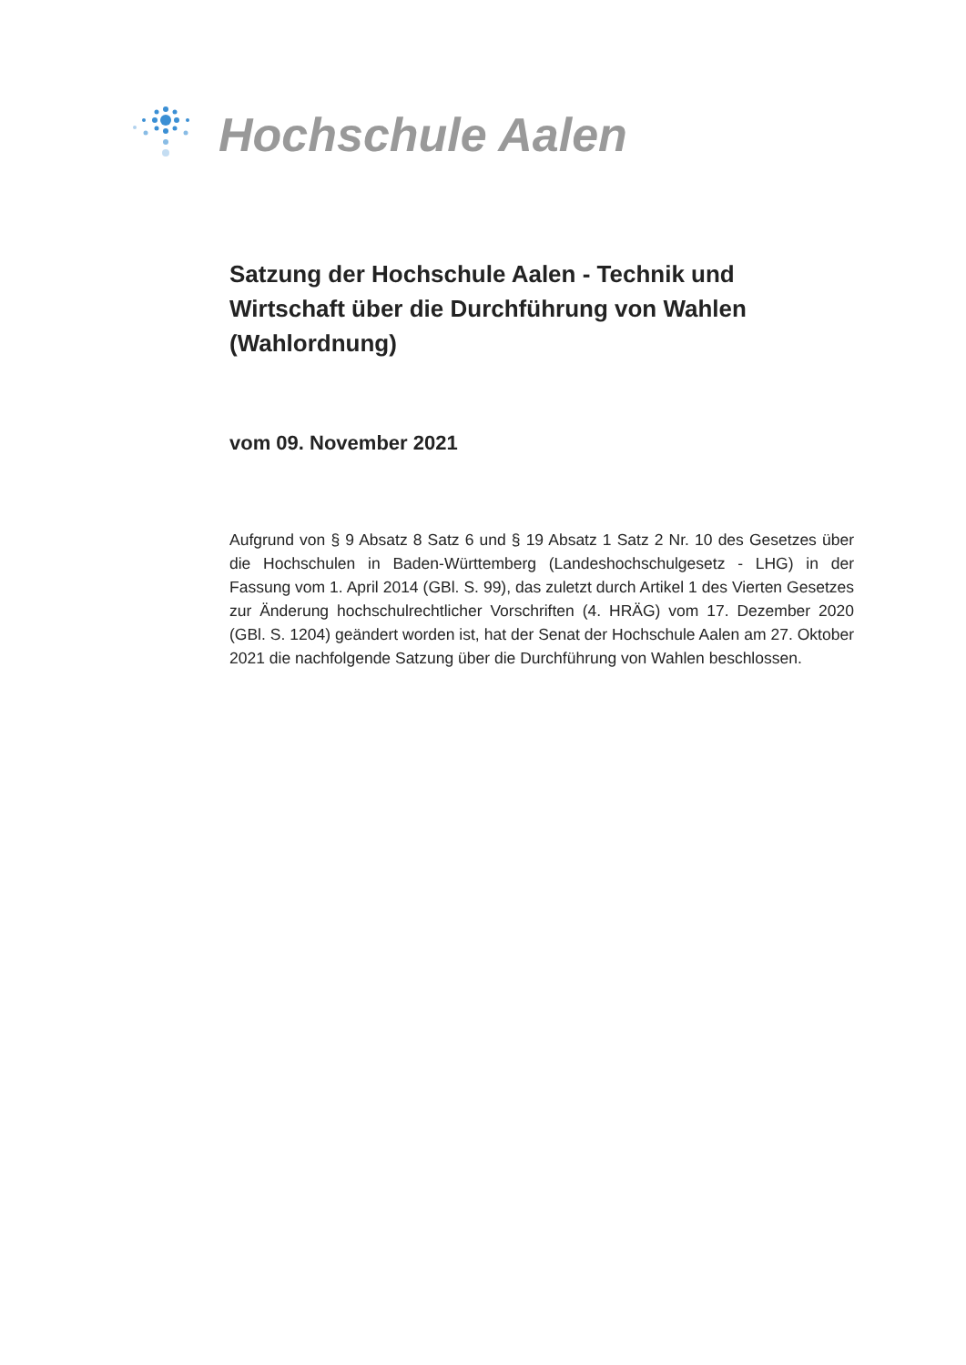Hochschule Aalen
Satzung der Hochschule Aalen - Technik und Wirtschaft über die Durchführung von Wahlen (Wahlordnung)
vom 09. November 2021
Aufgrund von § 9 Absatz 8 Satz 6 und § 19 Absatz 1 Satz 2 Nr. 10 des Gesetzes über die Hochschulen in Baden-Württemberg (Landeshochschulgesetz - LHG) in der Fassung vom 1. April 2014 (GBl. S. 99), das zuletzt durch Artikel 1 des Vierten Gesetzes zur Änderung hochschulrechtlicher Vorschriften (4. HRÄG) vom 17. Dezember 2020 (GBl. S. 1204) geändert worden ist, hat der Senat der Hochschule Aalen am 27. Oktober 2021 die nachfolgende Satzung über die Durchführung von Wahlen beschlossen.